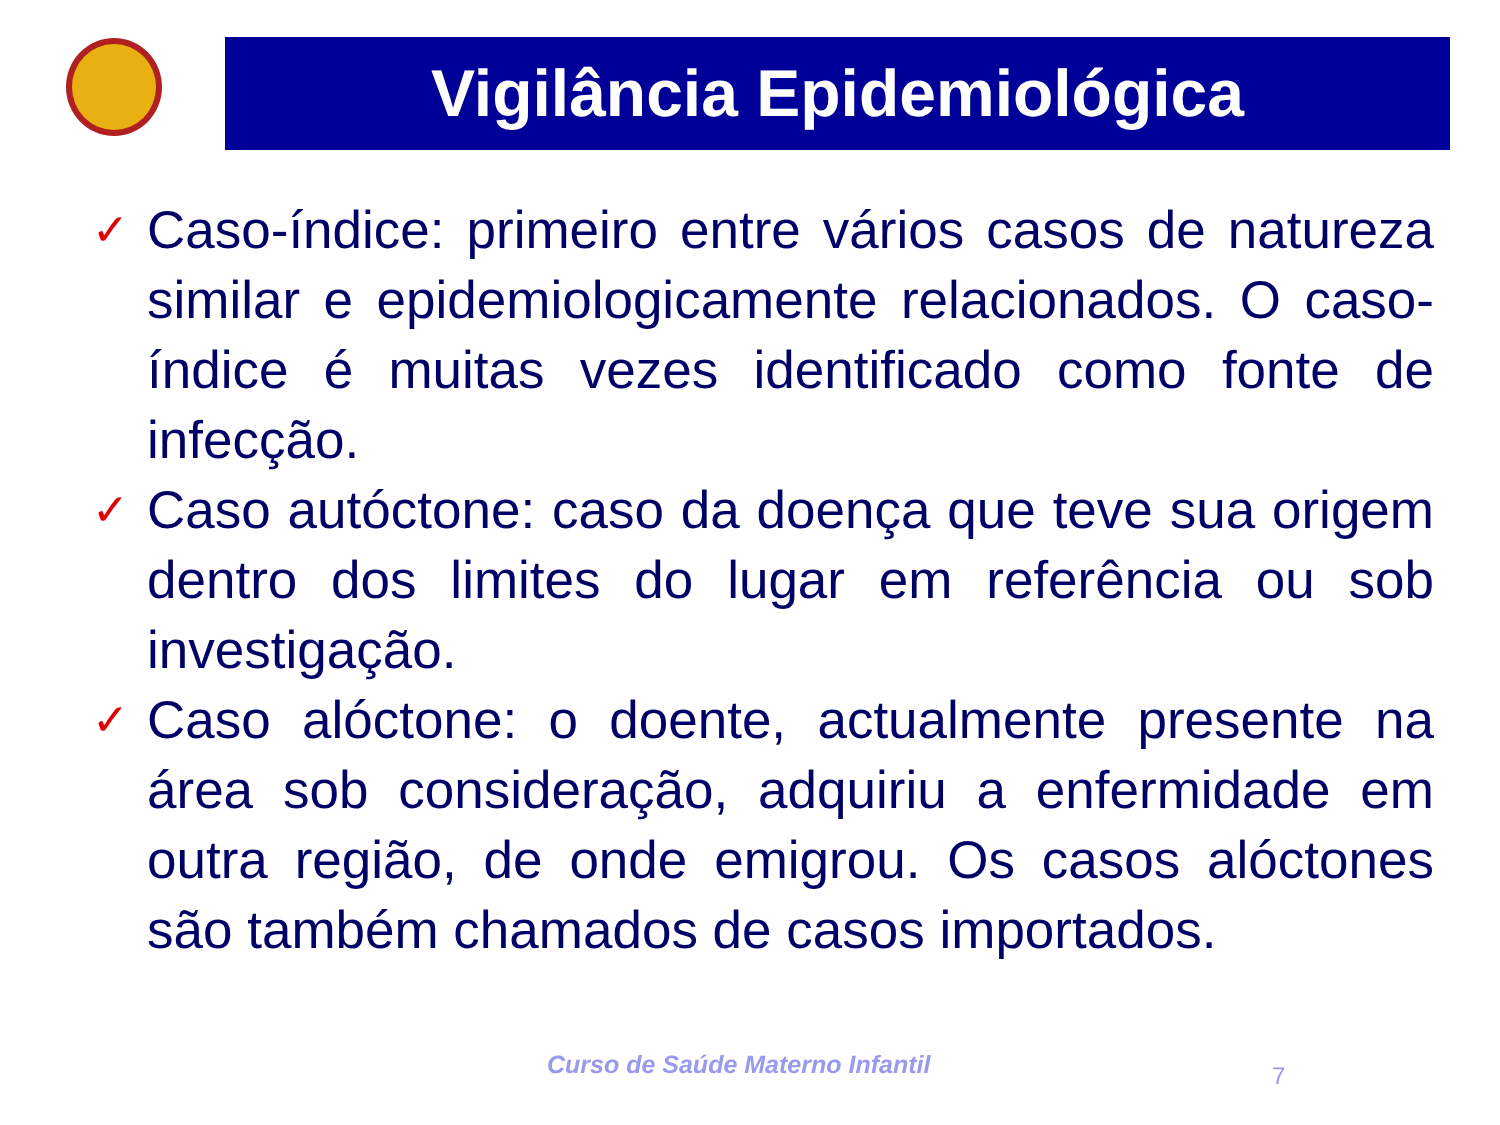Vigilância Epidemiológica
✓
Caso-índice: primeiro entre vários casos de natureza similar e epidemiologicamente relacionados. O caso-índice é muitas vezes identificado como fonte de infecção.
✓
Caso autóctone: caso da doença que teve sua origem dentro dos limites do lugar em referência ou sob investigação.
✓
Caso alóctone: o doente, actualmente presente na área sob consideração, adquiriu a enfermidade em outra região, de onde emigrou. Os casos alóctones são também chamados de casos importados.
Curso de Saúde Materno Infantil
7